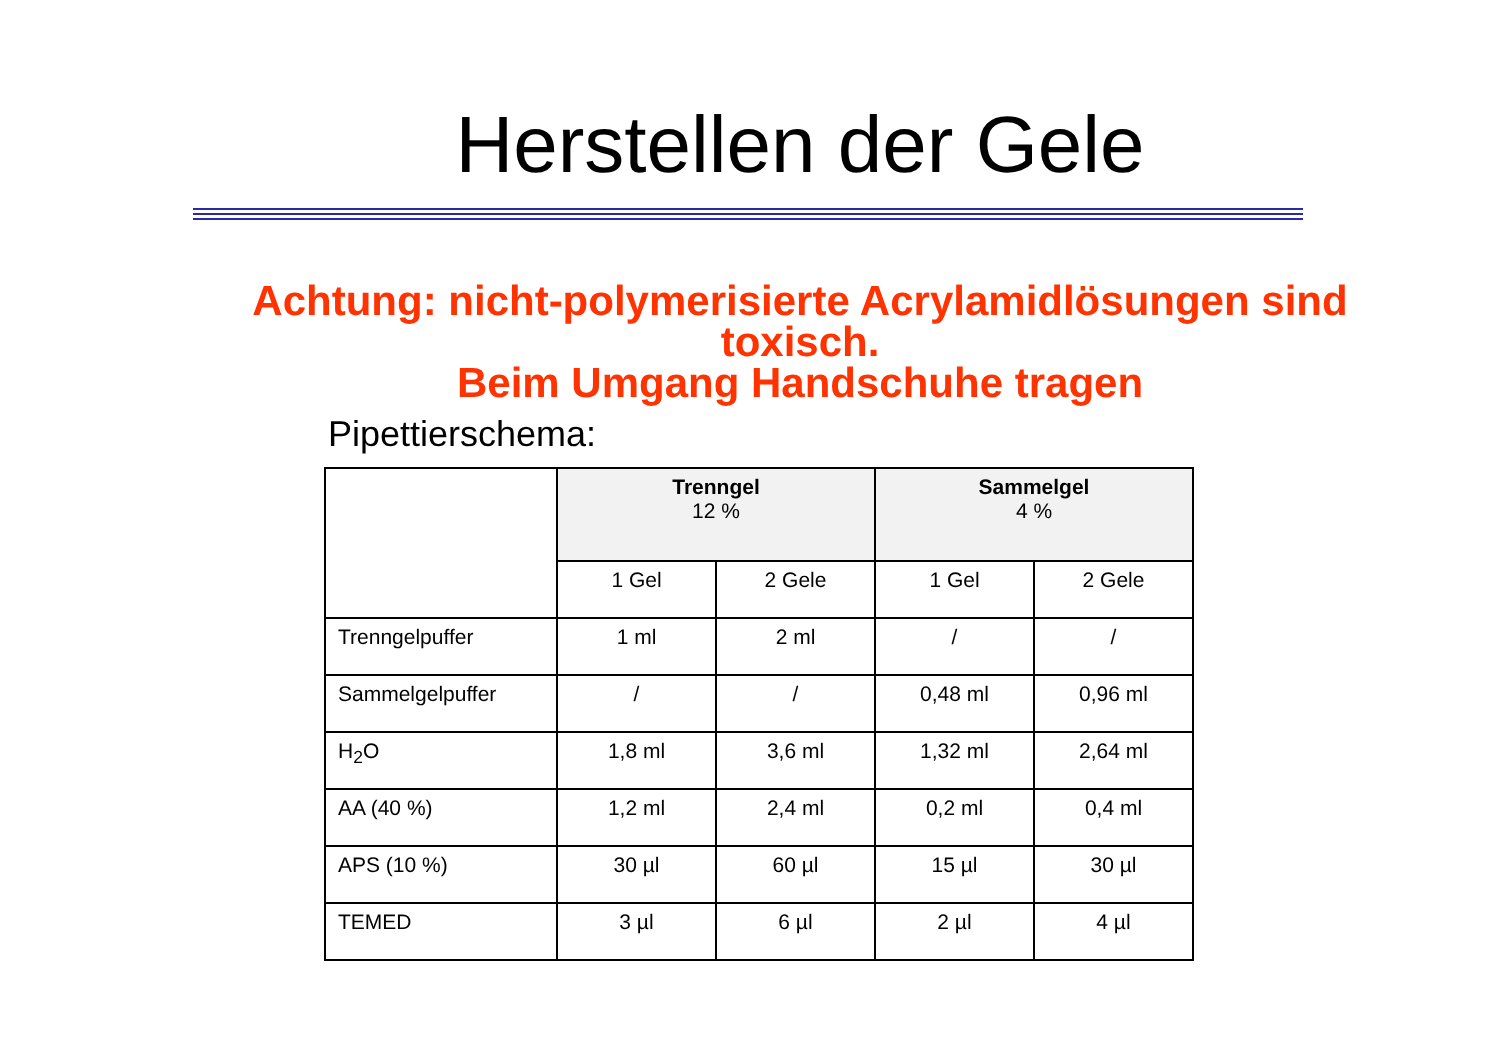Herstellen der Gele
Achtung: nicht-polymerisierte Acrylamidlösungen sind
toxisch.
Beim Umgang Handschuhe tragen
Pipettierschema:
| | Trenngel 12 % | | Sammelgel 4 % | |
| | 1 Gel | 2 Gele | 1 Gel | 2 Gele |
| Trenngelpuffer | 1 ml | 2 ml | / | / |
| Sammelgelpuffer | / | / | 0,48 ml | 0,96 ml |
| H<sub>2</sub>O | 1,8 ml | 3,6 ml | 1,32 ml | 2,64 ml |
| AA (40 %) | 1,2 ml | 2,4 ml | 0,2 ml | 0,4 ml |
| APS (10 %) | 30 µl | 60 µl | 15 µl | 30 µl |
| TEMED | 3 µl | 6 µl | 2 µl | 4 µl |